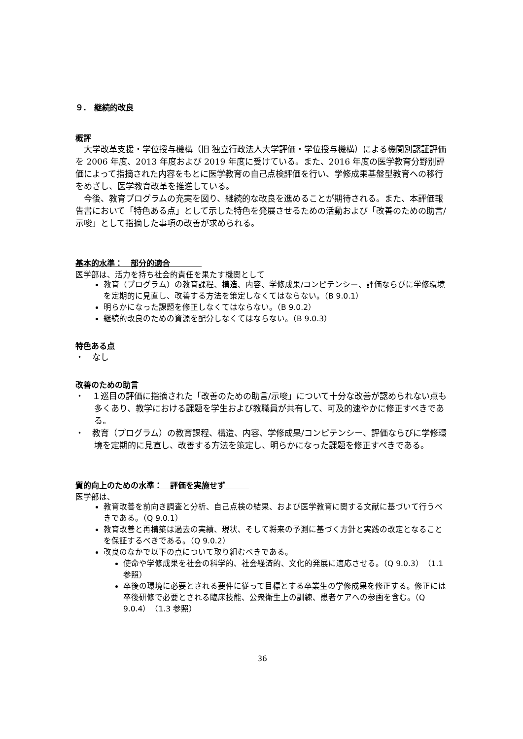９.　継続的改良
概評
大学改革支援・学位授与機構（旧 独立行政法人大学評価・学位授与機構）による機関別認証評価を 2006 年度、2013 年度および 2019 年度に受けている。また、2016 年度の医学教育分野別評価によって指摘された内容をもとに医学教育の自己点検評価を行い、学修成果基盤型教育への移行をめざし、医学教育改革を推進している。
今後、教育プログラムの充実を図り、継続的な改良を進めることが期待される。また、本評価報告書において「特色ある点」として示した特色を発展させるための活動および「改善のための助言/示唆」として指摘した事項の改善が求められる。
基本的水準：　部分的適合　　　　
医学部は、活力を持ち社会的責任を果たす機関として
教育（プログラム）の教育課程、構造、内容、学修成果/コンピテンシー、評価ならびに学修環境を定期的に見直し、改善する方法を策定しなくてはならない。（B 9.0.1）
明らかになった課題を修正しなくてはならない。（B 9.0.2）
継続的改良のための資源を配分しなくてはならない。（B 9.0.3）
特色ある点
・　なし
改善のための助言
・　１巡目の評価に指摘された「改善のための助言/示唆」について十分な改善が認められない点も多くあり、教学における課題を学生および教職員が共有して、可及的速やかに修正すべきである。
・　教育（プログラム）の教育課程、構造、内容、学修成果/コンピテンシー、評価ならびに学修環境を定期的に見直し、改善する方法を策定し、明らかになった課題を修正すべきである。
質的向上のための水準：　評価を実施せず　　　
医学部は、
教育改善を前向き調査と分析、自己点検の結果、および医学教育に関する文献に基づいて行うべきである。（Q 9.0.1）
教育改善と再構築は過去の実績、現状、そして将来の予測に基づく方針と実践の改定となることを保証するべきである。（Q 9.0.2）
改良のなかで以下の点について取り組むべきである。
使命や学修成果を社会の科学的、社会経済的、文化的発展に適応させる。（Q 9.0.3）（1.1 参照）
卒後の環境に必要とされる要件に従って目標とする卒業生の学修成果を修正する。修正には卒後研修で必要とされる臨床技能、公衆衛生上の訓練、患者ケアへの参画を含む。（Q 9.0.4）（1.3 参照）
36